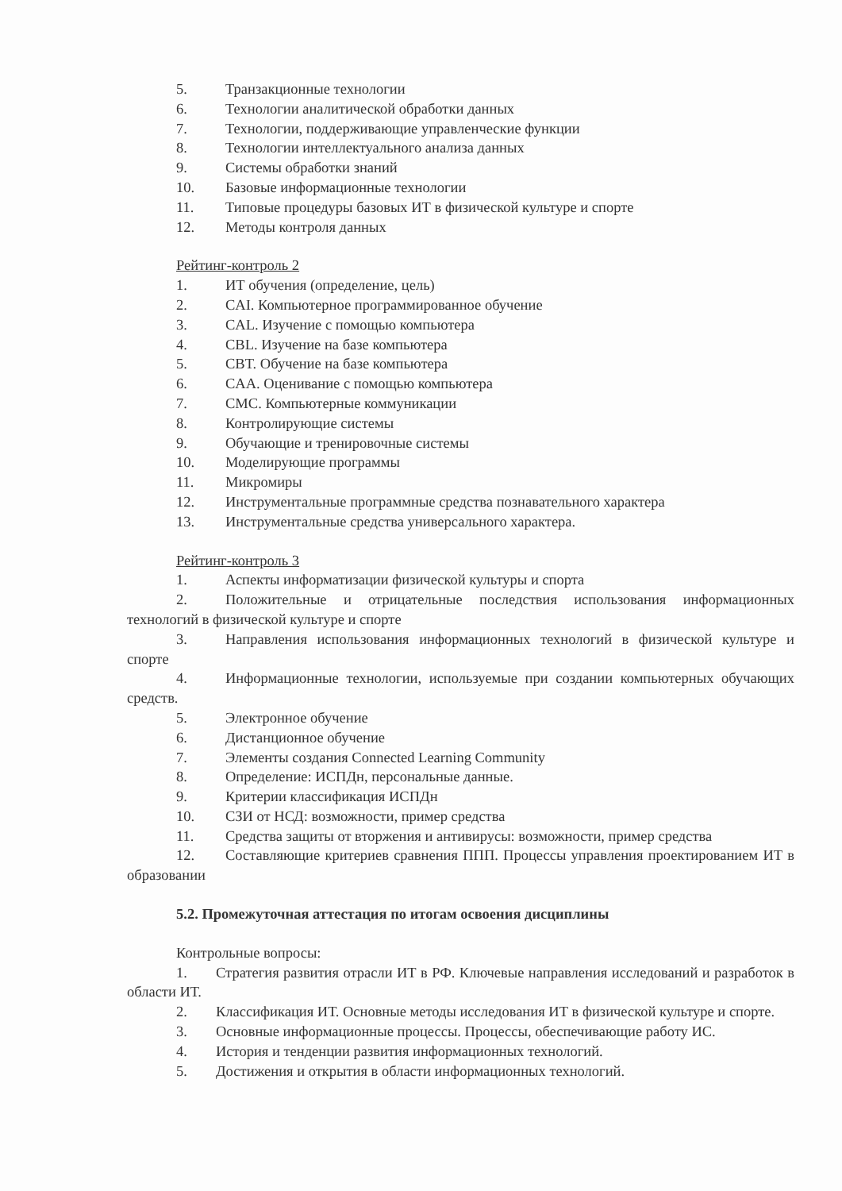5. Транзакционные технологии
6. Технологии аналитической обработки данных
7. Технологии, поддерживающие управленческие функции
8. Технологии интеллектуального анализа данных
9. Системы обработки знаний
10. Базовые информационные технологии
11. Типовые процедуры базовых ИТ в физической культуре и спорте
12. Методы контроля данных
Рейтинг-контроль 2
1. ИТ обучения (определение, цель)
2. CAI. Компьютерное программированное обучение
3. CAL. Изучение с помощью компьютера
4. CBL. Изучение на базе компьютера
5. CBT. Обучение на базе компьютера
6. CAA. Оценивание с помощью компьютера
7. CMC. Компьютерные коммуникации
8. Контролирующие системы
9. Обучающие и тренировочные системы
10. Моделирующие программы
11. Микромиры
12. Инструментальные программные средства познавательного характера
13. Инструментальные средства универсального характера.
Рейтинг-контроль 3
1. Аспекты информатизации физической культуры и спорта
2. Положительные и отрицательные последствия использования информационных технологий в физической культуре и спорте
3. Направления использования информационных технологий в физической культуре и спорте
4. Информационные технологии, используемые при создании компьютерных обучающих средств.
5. Электронное обучение
6. Дистанционное обучение
7. Элементы создания Connected Learning Community
8. Определение: ИСПДн, персональные данные.
9. Критерии классификация ИСПДн
10. СЗИ от НСД: возможности, пример средства
11. Средства защиты от вторжения и антивирусы: возможности, пример средства
12. Составляющие критериев сравнения ППП. Процессы управления проектированием ИТ в образовании
5.2. Промежуточная аттестация по итогам освоения дисциплины
Контрольные вопросы:
1. Стратегия развития отрасли ИТ в РФ. Ключевые направления исследований и разработок в области ИТ.
2. Классификация ИТ. Основные методы исследования ИТ в физической культуре и спорте.
3. Основные информационные процессы. Процессы, обеспечивающие работу ИС.
4. История и тенденции развития информационных технологий.
5. Достижения и открытия в области информационных технологий.